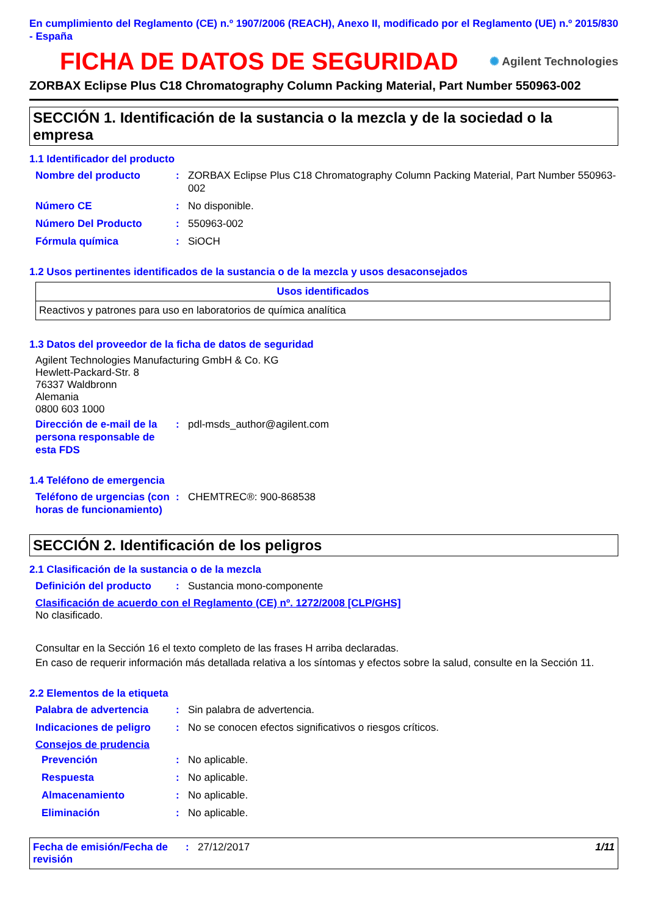En cumplimiento del Reglamento (CE) n.º 1907/2006 (REACH), Anexo II, modificado por el Reglamento (UE) n.º 2015/830 - España
FICHA DE DATOS DE SEGURIDAD
✺ Agilent Technologies
ZORBAX Eclipse Plus C18 Chromatography Column Packing Material, Part Number 550963-002
SECCIÓN 1. Identificación de la sustancia o la mezcla y de la sociedad o la empresa
1.1 Identificador del producto
Nombre del producto: ZORBAX Eclipse Plus C18 Chromatography Column Packing Material, Part Number 550963-002
Número CE: No disponible.
Número Del Producto: 550963-002
Fórmula química: SiOCH
1.2 Usos pertinentes identificados de la sustancia o de la mezcla y usos desaconsejados
| Usos identificados |
| --- |
| Reactivos y patrones para uso en laboratorios de química analítica |
1.3 Datos del proveedor de la ficha de datos de seguridad
Agilent Technologies Manufacturing GmbH & Co. KG
Hewlett-Packard-Str. 8
76337 Waldbronn
Alemania
0800 603 1000
Dirección de e-mail de la persona responsable de esta FDS: pdl-msds_author@agilent.com
1.4 Teléfono de emergencia
Teléfono de urgencias (con horas de funcionamiento): CHEMTREC®: 900-868538
SECCIÓN 2. Identificación de los peligros
2.1 Clasificación de la sustancia o de la mezcla
Definición del producto: Sustancia mono-componente
Clasificación de acuerdo con el Reglamento (CE) nº. 1272/2008 [CLP/GHS]
No clasificado.
Consultar en la Sección 16 el texto completo de las frases H arriba declaradas.
En caso de requerir información más detallada relativa a los síntomas y efectos sobre la salud, consulte en la Sección 11.
2.2 Elementos de la etiqueta
Palabra de advertencia: Sin palabra de advertencia.
Indicaciones de peligro: No se conocen efectos significativos o riesgos críticos.
Consejos de prudencia
Prevención: No aplicable.
Respuesta: No aplicable.
Almacenamiento: No aplicable.
Eliminación: No aplicable.
Fecha de emisión/Fecha de revisión: 27/12/2017 1/11